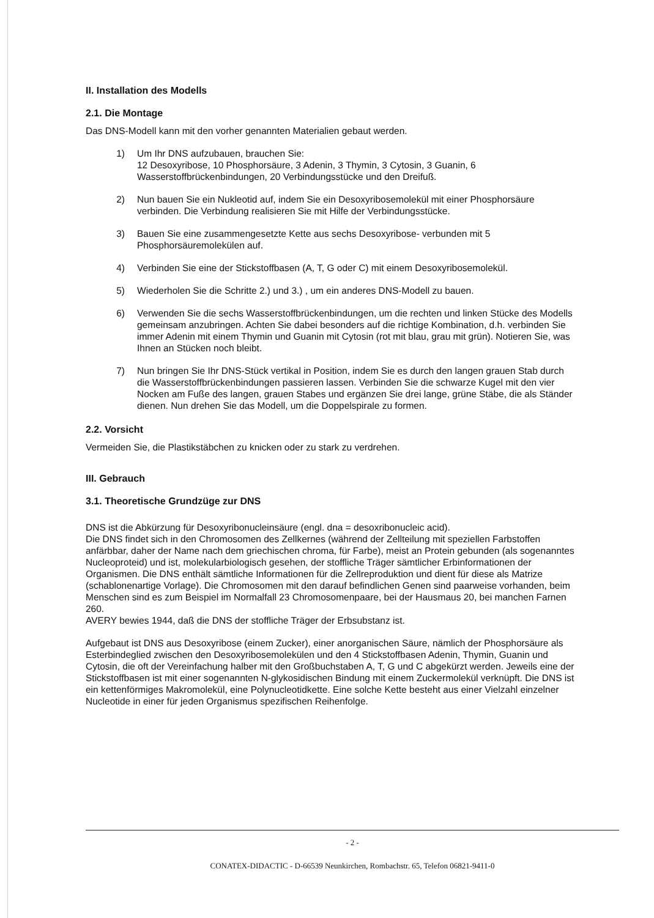II. Installation des Modells
2.1. Die Montage
Das DNS-Modell kann mit den vorher genannten Materialien gebaut werden.
1) Um Ihr DNS aufzubauen, brauchen Sie:
12 Desoxyribose, 10 Phosphorsäure, 3 Adenin, 3 Thymin, 3 Cytosin, 3 Guanin, 6 Wasserstoffbrückenbindungen, 20 Verbindungsstücke und den Dreifuß.
2) Nun bauen Sie ein Nukleotid auf, indem Sie ein Desoxyribosemolekül mit einer Phosphorsäure verbinden. Die Verbindung realisieren Sie mit Hilfe der Verbindungsstücke.
3) Bauen Sie eine zusammengesetzte Kette aus sechs Desoxyribose- verbunden mit 5 Phosphorsäuremolekülen auf.
4) Verbinden Sie eine der Stickstoffbasen (A, T, G oder C) mit einem Desoxyribosemolekül.
5) Wiederholen Sie die Schritte 2.) und 3.) , um ein anderes DNS-Modell zu bauen.
6) Verwenden Sie die sechs Wasserstoffbrückenbindungen, um die rechten und linken Stücke des Modells gemeinsam anzubringen. Achten Sie dabei besonders auf die richtige Kombination, d.h. verbinden Sie immer Adenin mit einem Thymin und Guanin mit Cytosin (rot mit blau, grau mit grün). Notieren Sie, was Ihnen an Stücken noch bleibt.
7) Nun bringen Sie Ihr DNS-Stück vertikal in Position, indem Sie es durch den langen grauen Stab durch die Wasserstoffbrückenbindungen passieren lassen. Verbinden Sie die schwarze Kugel mit den vier Nocken am Fuße des langen, grauen Stabes und ergänzen Sie drei lange, grüne Stäbe, die als Ständer dienen. Nun drehen Sie das Modell, um die Doppelspirale zu formen.
2.2. Vorsicht
Vermeiden Sie, die Plastikstäbchen zu knicken oder zu stark zu verdrehen.
III. Gebrauch
3.1. Theoretische Grundzüge zur DNS
DNS ist die Abkürzung für Desoxyribonucleinsäure (engl. dna = desoxribonucleic acid).
Die DNS findet sich in den Chromosomen des Zellkernes (während der Zellteilung mit speziellen Farbstoffen anfärbbar, daher der Name nach dem griechischen chroma, für Farbe), meist an Protein gebunden (als sogenanntes Nucleoproteid) und ist, molekularbiologisch gesehen, der stoffliche Träger sämtlicher Erbinformationen der Organismen. Die DNS enthält sämtliche Informationen für die Zellreproduktion und dient für diese als Matrize (schablonenartige Vorlage). Die Chromosomen mit den darauf befindlichen Genen sind paarweise vorhanden, beim Menschen sind es zum Beispiel im Normalfall 23 Chromosomenpaare, bei der Hausmaus 20, bei manchen Farnen 260.
AVERY bewies 1944, daß die DNS der stoffliche Träger der Erbsubstanz ist.
Aufgebaut ist DNS aus Desoxyribose (einem Zucker), einer anorganischen Säure, nämlich der Phosphorsäure als Esterbindeglied zwischen den Desoxyribosemolekülen und den 4 Stickstoffbasen Adenin, Thymin, Guanin und Cytosin, die oft der Vereinfachung halber mit den Großbuchstaben A, T, G und C abgekürzt werden. Jeweils eine der Stickstoffbasen ist mit einer sogenannten N-glykosidischen Bindung mit einem Zuckermolekül verknüpft. Die DNS ist ein kettenförmiges Makromolekül, eine Polynucleotidkette. Eine solche Kette besteht aus einer Vielzahl einzelner Nucleotide in einer für jeden Organismus spezifischen Reihenfolge.
- 2 -
CONATEX-DIDACTIC - D-66539 Neunkirchen, Rombachstr. 65, Telefon 06821-9411-0